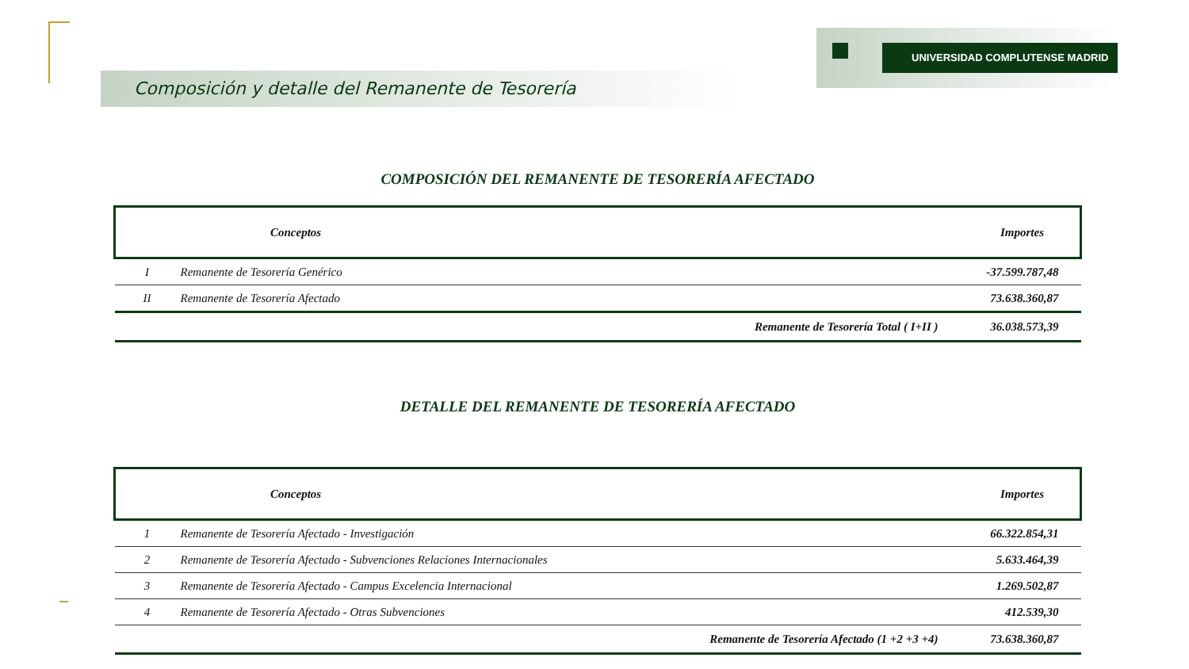UNIVERSIDAD COMPLUTENSE MADRID
Composición y detalle del Remanente de Tesorería
COMPOSICIÓN DEL REMANENTE DE TESORERÍA AFECTADO
| Conceptos | | Importes |
| --- | --- | --- |
| I | Remanente de Tesorería Genérico | -37.599.787,48 |
| II | Remanente de Tesorería Afectado | 73.638.360,87 |
| Remanente de Tesorería Total ( I+II ) | | 36.038.573,39 |
DETALLE DEL REMANENTE DE TESORERÍA AFECTADO
| Conceptos | | Importes |
| --- | --- | --- |
| 1 | Remanente de Tesorería Afectado - Investigación | 66.322.854,31 |
| 2 | Remanente de Tesorería Afectado - Subvenciones Relaciones Internacionales | 5.633.464,39 |
| 3 | Remanente de Tesorería Afectado - Campus Excelencia Internacional | 1.269.502,87 |
| 4 | Remanente de Tesorería Afectado - Otras Subvenciones | 412.539,30 |
| Remanente de Tesorería Afectado (1 +2 +3 +4) | | 73.638.360,87 |